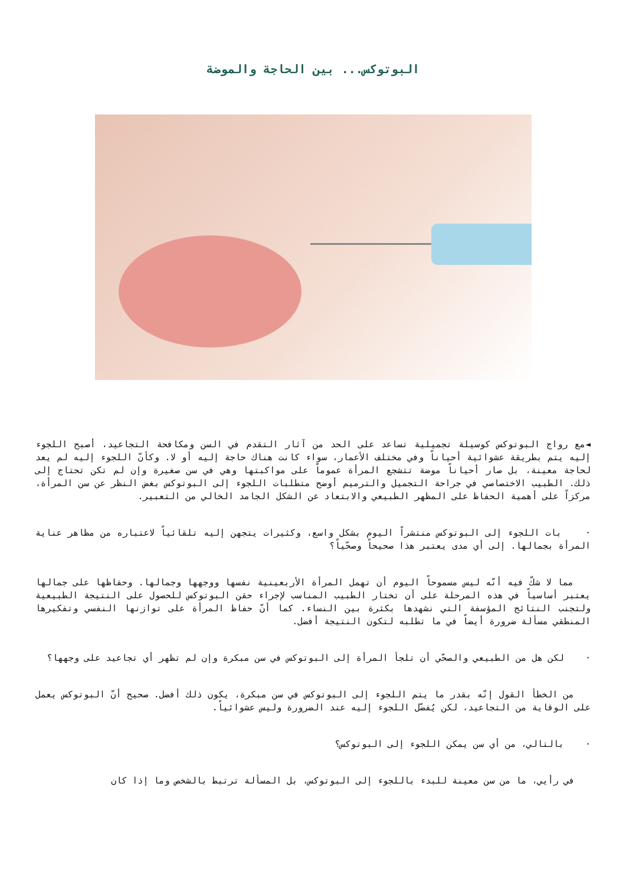البوتوكس... بين الحاجة والموضة
◄مع رواج البوتوكس كوسيلة تجميلية تساعد على الحد من آثار التقدم في السن ومكافحة التجاعيد، أصبح اللجوء إليه يتم بطريقة عشوائية أحياناً وفي مختلف الأعمار، سواء كانت هناك حاجة إليه أو لا. وكأنّ اللجوء إليه لم يعد لحاجة معينة، بل صار أحياناً موضة تتشجع المرأة عموماً على مواكبتها وهي في سن صغيرة وإن لم تكن تحتاج إلى ذلك. الطبيب الاختصاصي في جراحة التجميل والترميم أوضح متطلبات اللجوء إلى البوتوكس بغض النظر عن سن المرأة، مركزاً على أهمية الحفاظ على المظهر الطبيعي والابتعاد عن الشكل الجامد الخالي من التعبير.
· بات اللجوء إلى البوتوكس منتشراً اليوم بشكل واسع، وكثيرات يتجهن إليه تلقائياً لاعتباره من مظاهر عناية المرأة بجمالها. إلى أي مدى يعتبر هذا صحيحاً وصحّياً؟
مما لا شكّ فيه أنّه ليس مسموحاً اليوم أن تهمل المرأة الأربعينية نفسها ووجهها وجمالها. وحفاظها على جمالها يعتبر أساسياً في هذه المرحلة على أن تختار الطبيب المناسب لإجراء حقن البوتوكس للحصول على النتيجة الطبيعية ولتجنب النتائج المؤسفة التي نشهدها بكثرة بين النساء. كما أنّ حفاظ المرأة على توازنها النفسي وتفكيرها المنطقي مسألة ضرورة أيضاً في ما تطلبه لتكون النتيجة أفضل.
· لكن هل من الطبيعي والصحّي أن تلجأ المرأة إلى البوتوكس في سن مبكرة وإن لم تظهر أي تجاعيد على وجهها؟
من الخطأ القول إنّه بقدر ما يتم اللجوء إلى البوتوكس في سن مبكرة، يكون ذلك أفضل. صحيح أنّ البوتوكس يعمل على الوقاية من التجاعيد، لكن يُفضّل اللجوء إليه عند الضرورة وليس عشوائياً.
· بالتالي، من أي سن يمكن اللجوء إلى البوتوكس؟
في رأيي، ما من سن معينة للبدء باللجوء إلى البوتوكس، بل المسألة ترتبط بالشخص وما إذا كان